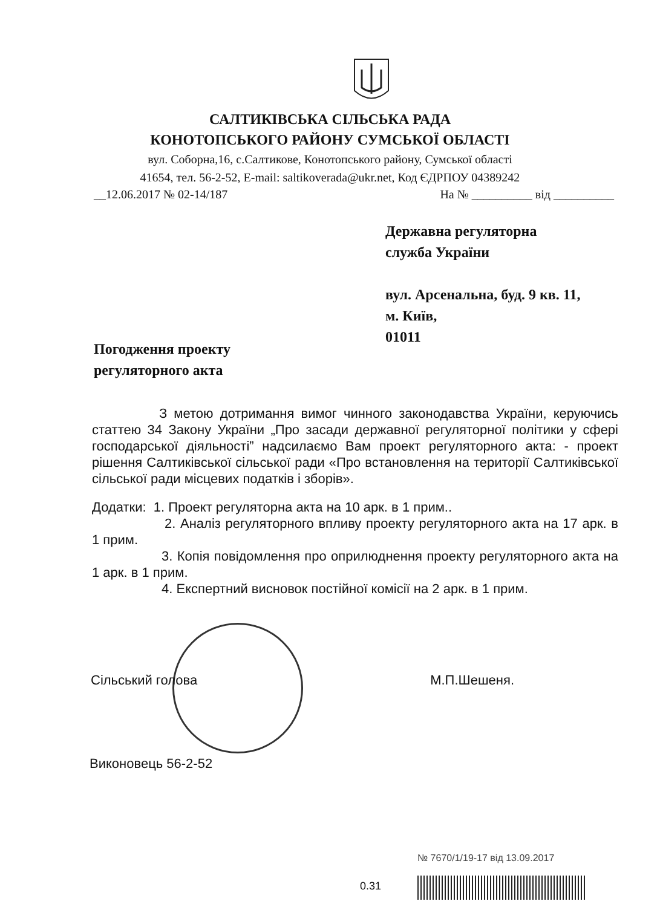САЛТИКІВСЬКА СІЛЬСЬКА РАДА
КОНОТОПСЬКОГО РАЙОНУ СУМСЬКОЇ ОБЛАСТІ
вул. Соборна,16, с.Салтикове, Конотопського району, Сумської області
41654, тел. 56-2-52, E-mail: saltikoverada@ukr.net, Код ЄДРПОУ 04389242
__12.06.2017 № 02-14/187 На № __________ від __________
Державна регуляторна
служба України
вул. Арсенальна, буд. 9 кв. 11,
м. Київ,
01011
Погодження проекту
регуляторного акта
З метою дотримання вимог чинного законодавства України, керуючись статтею 34 Закону України „Про засади державної регуляторної політики у сфері господарської діяльності” надсилаємо Вам проект регуляторного акта: - проект рішення Салтиківської сільської ради «Про встановлення на території Салтиківської сільської ради місцевих податків і зборів».
Додатки: 1. Проект регуляторна акта на 10 арк. в 1 прим..
2. Аналіз регуляторного впливу проекту регуляторного акта на 17 арк. в 1 прим.
3. Копія повідомлення про оприлюднення проекту регуляторного акта на 1 арк. в 1 прим.
4. Експертний висновок постійної комісії на 2 арк. в 1 прим.
Сільський голова М.П.Шешеня.
Виконовець 56-2-52
№ 7670/1/19-17 від 13.09.2017
0.31